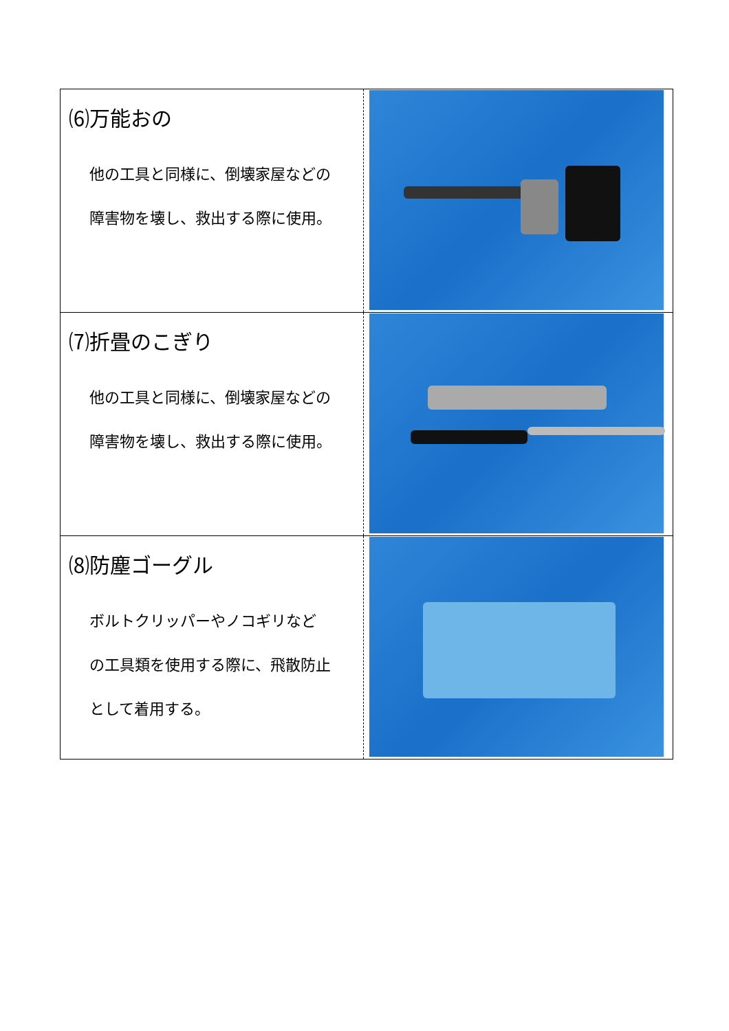| ⑹万能おの 他の工具と同様に、倒壊家屋などの 障害物を壊し、救出する際に使用。 | |
| ⑺折畳のこぎり 他の工具と同様に、倒壊家屋などの 障害物を壊し、救出する際に使用。 | |
| ⑻防塵ゴーグル ボルトクリッパーやノコギリなど の工具類を使用する際に、飛散防止 として着用する。 | |